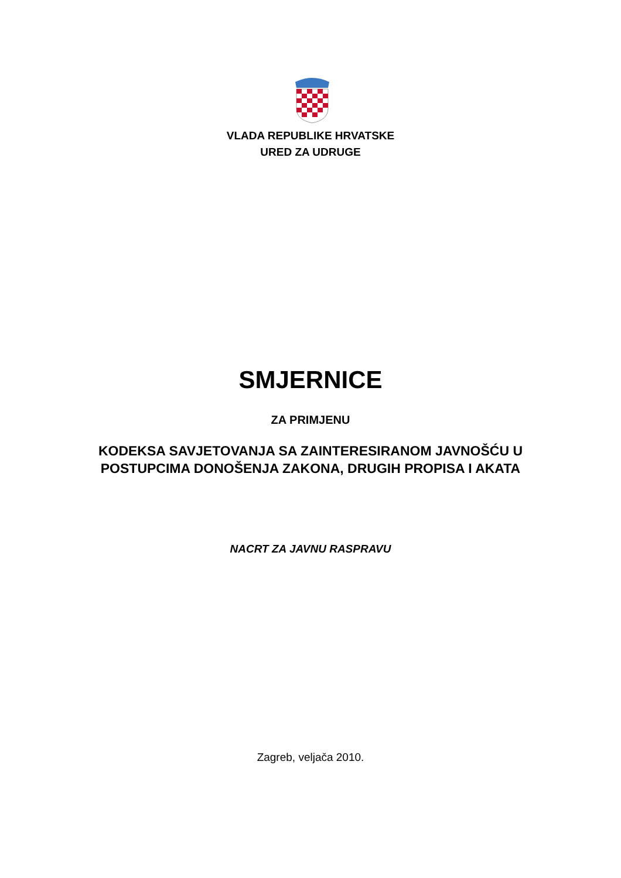VLADA REPUBLIKE HRVATSKE
URED ZA UDRUGE
SMJERNICE
ZA PRIMJENU
KODEKSA SAVJETOVANJA SA ZAINTERESIRANOM JAVNOŠĆU U
POSTUPCIMA DONOŠENJA ZAKONA, DRUGIH PROPISA I AKATA
NACRT ZA JAVNU RASPRAVU
Zagreb, veljača 2010.